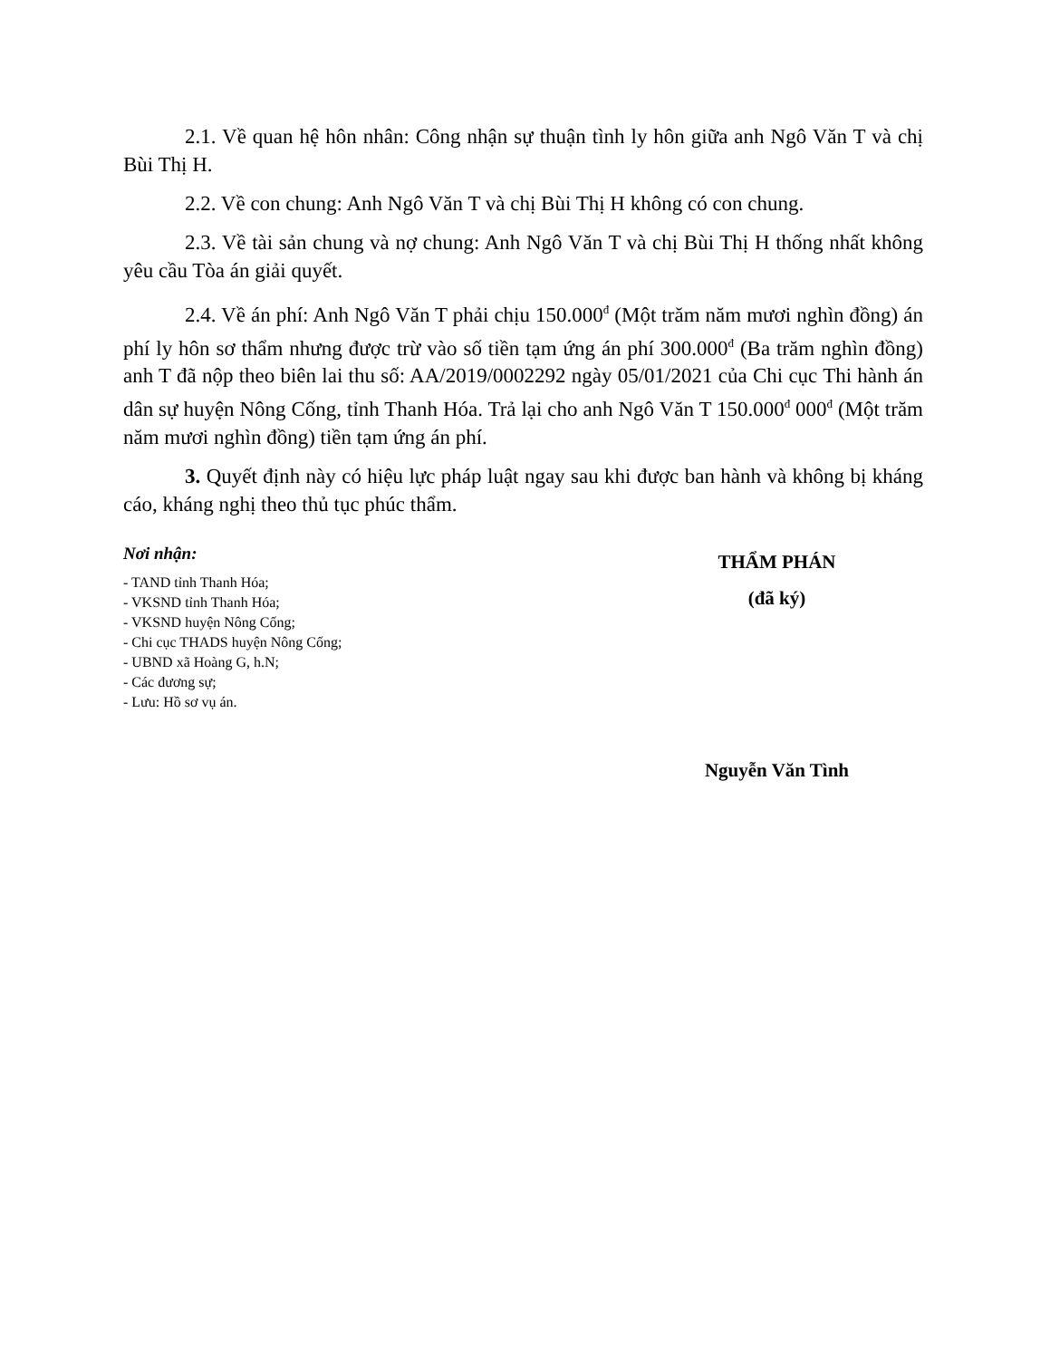2.1. Về quan hệ hôn nhân: Công nhận sự thuận tình ly hôn giữa anh Ngô Văn T và chị Bùi Thị H.
2.2. Về con chung: Anh Ngô Văn T và chị Bùi Thị H không có con chung.
2.3. Về tài sản chung và nợ chung: Anh Ngô Văn T và chị Bùi Thị H thống nhất không yêu cầu Tòa án giải quyết.
2.4. Về án phí: Anh Ngô Văn T phải chịu 150.000<sup>đ</sup> (Một trăm năm mươi nghìn đồng) án phí ly hôn sơ thẩm nhưng được trừ vào số tiền tạm ứng án phí 300.000<sup>đ</sup> (Ba trăm nghìn đồng) anh T đã nộp theo biên lai thu số: AA/2019/0002292 ngày 05/01/2021 của Chi cục Thi hành án dân sự huyện Nông Cống, tỉnh Thanh Hóa. Trả lại cho anh Ngô Văn T 150.000<sup>đ</sup> 000<sup>đ</sup> (Một trăm năm mươi nghìn đồng) tiền tạm ứng án phí.
3. Quyết định này có hiệu lực pháp luật ngay sau khi được ban hành và không bị kháng cáo, kháng nghị theo thủ tục phúc thẩm.
Nơi nhận:
- TAND tỉnh Thanh Hóa;
- VKSND tỉnh Thanh Hóa;
- VKSND huyện Nông Cống;
- Chi cục THADS huyện Nông Cống;
- UBND xã Hoàng G, h.N;
- Các đương sự;
- Lưu: Hồ sơ vụ án.
THẨM PHÁN
(đã ký)
Nguyễn Văn Tình